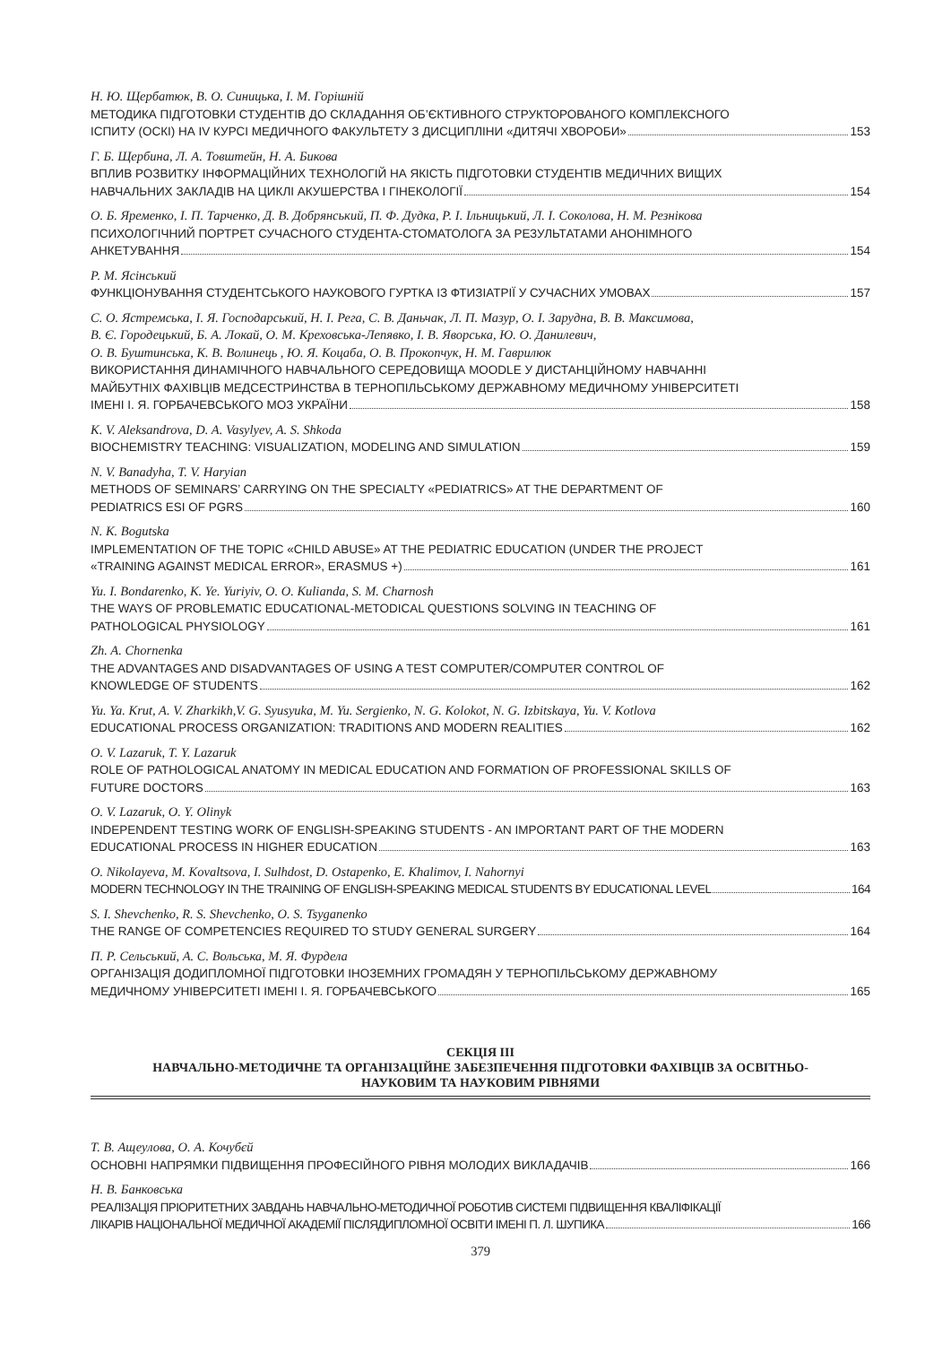Н. Ю. Щербатюк, В. О. Синицька, І. М. Горішній
МЕТОДИКА ПІДГОТОВКИ СТУДЕНТІВ ДО СКЛАДАННЯ ОБ’ЄКТИВНОГО СТРУКТОРОВАНОГО КОМПЛЕКСНОГО
ІСПИТУ (ОСКІ) НА IV КУРСІ МЕДИЧНОГО ФАКУЛЬТЕТУ З ДИСЦИПЛІНИ «ДИТЯЧІ ХВОРОБИ» 153
Г. Б. Щербина, Л. А. Товштейн, Н. А. Бикова
ВПЛИВ РОЗВИТКУ ІНФОРМАЦІЙНИХ ТЕХНОЛОГІЙ НА ЯКІСТЬ ПІДГОТОВКИ СТУДЕНТІВ МЕДИЧНИХ ВИЩИХ
НАВЧАЛЬНИХ ЗАКЛАДІВ НА ЦИКЛІ АКУШЕРСТВА І ГІНЕКОЛОГІЇ 154
О. Б. Яременко, І. П. Тарченко, Д. В. Добрянський, П. Ф. Дудка, Р. І. Ільницький, Л. І. Соколова, Н. М. Резнікова
ПСИХОЛОГІЧНИЙ ПОРТРЕТ СУЧАСНОГО СТУДЕНТА-СТОМАТОЛОГА ЗА РЕЗУЛЬТАТАМИ АНОНІМНОГО
АНКЕТУВАННЯ 154
Р. М. Ясінський
ФУНКЦІОНУВАННЯ СТУДЕНТСЬКОГО НАУКОВОГО ГУРТКА ІЗ ФТИЗІАТРІЇ У СУЧАСНИХ УМОВАХ 157
С. О. Ястремська, І. Я. Господарський, Н. І. Рега, С. В. Даньчак, Л. П. Мазур, О. І. Зарудна, В. В. Максимова,
В. Є. Городецький, Б. А. Локай, О. М. Креховська-Лепявко, І. В. Яворська, Ю. О. Данилевич,
О. В. Буштинська, К. В. Волинець , Ю. Я. Коцаба, О. В. Прокопчук, Н. М. Гаврилюк
ВИКОРИСТАННЯ ДИНАМІЧНОГО НАВЧАЛЬНОГО СЕРЕДОВИЩА MOODLE У ДИСТАНЦІЙНОМУ НАВЧАННІ
МАЙБУТНІХ ФАХІВЦІВ МЕДСЕСТРИНСТВА В ТЕРНОПІЛЬСЬКОМУ ДЕРЖАВНОМУ МЕДИЧНОМУ УНІВЕРСИТЕТІ
ІМЕНІ І. Я. ГОРБАЧЕВСЬКОГО МОЗ УКРАЇНИ 158
K. V. Aleksandrova, D. A. Vasylyev, A. S. Shkoda
BIOCHEMISTRY TEACHING: VISUALIZATION, MODELING AND SIMULATION 159
N. V. Banadyha, T. V. Haryian
METHODS OF SEMINARS’ CARRYING ON THE SPECIALTY «PEDIATRICS» AT THE DEPARTMENT OF
PEDIATRICS ESI OF PGRS 160
N. K. Bogutska
IMPLEMENTATION OF THE TOPIC «CHILD ABUSE» AT THE PEDIATRIC EDUCATION (UNDER THE PROJECT
«TRAINING AGAINST MEDICAL ERROR», ERASMUS +) 161
Yu. I. Bondarenko, K. Ye. Yuriyiv, O. O. Kulianda, S. M. Charnosh
THE WAYS OF PROBLEMATIC EDUCATIONAL-METODICAL QUESTIONS SOLVING IN TEACHING OF
PATHOLOGICAL PHYSIOLOGY 161
Zh. A. Chornenka
THE ADVANTAGES AND DISADVANTAGES OF USING A TEST COMPUTER/COMPUTER CONTROL OF
KNOWLEDGE OF STUDENTS 162
Yu. Ya. Krut, A. V. Zharkikh,V. G. Syusyuka, M. Yu. Sergienko, N. G. Kolokot, N. G. Izbitskaya, Yu. V. Kotlova
EDUCATIONAL PROCESS ORGANIZATION: TRADITIONS AND MODERN REALITIES 162
O. V. Lazaruk, T. Y. Lazaruk
ROLE OF PATHOLOGICAL ANATOMY IN MEDICAL EDUCATION AND FORMATION OF PROFESSIONAL SKILLS OF
FUTURE DOCTORS 163
O. V. Lazaruk, O. Y. Olinyk
INDEPENDENT TESTING WORK OF ENGLISH-SPEAKING STUDENTS - AN IMPORTANT PART OF THE MODERN
EDUCATIONAL PROCESS IN HIGHER EDUCATION 163
O. Nikolayeva, M. Kovaltsova, I. Sulhdost, D. Ostapenko, E. Khalimov, I. Nahornyi
MODERN TECHNOLOGY IN THE TRAINING OF ENGLISH-SPEAKING MEDICAL STUDENTS BY EDUCATIONAL LEVEL 164
S. I. Shevchenko, R. S. Shevchenko, O. S. Tsyganenko
THE RANGE OF COMPETENCIES REQUIRED TO STUDY GENERAL SURGERY 164
П. Р. Сельський, А. С. Вольська, М. Я. Фурдела
ОРГАНІЗАЦІЯ ДОДИПЛОМНОЇ ПІДГОТОВКИ ІНОЗЕМНИХ ГРОМАДЯН У ТЕРНОПІЛЬСЬКОМУ ДЕРЖАВНОМУ
МЕДИЧНОМУ УНІВЕРСИТЕТІ ІМЕНІ І. Я. ГОРБАЧЕВСЬКОГО 165
СЕКЦІЯ ІІІ
НАВЧАЛЬНО-МЕТОДИЧНЕ ТА ОРГАНІЗАЦІЙНЕ ЗАБЕЗПЕЧЕННЯ ПІДГОТОВКИ ФАХІВЦІВ ЗА ОСВІТНЬО-
НАУКОВИМ ТА НАУКОВИМ РІВНЯМИ
Т. В. Ащеулова, О. А. Кочубєй
ОСНОВНІ НАПРЯМКИ ПІДВИЩЕННЯ ПРОФЕСІЙНОГО РІВНЯ МОЛОДИХ ВИКЛАДАЧІВ 166
Н. В. Банковська
РЕАЛІЗАЦІЯ ПРІОРИТЕТНИХ ЗАВДАНЬ НАВЧАЛЬНО-МЕТОДИЧНОЇ РОБОТИВ СИСТЕМІ ПІДВИЩЕННЯ КВАЛІФІКАЦІЇ
ЛІКАРІВ НАЦІОНАЛЬНОЇ МЕДИЧНОЇ АКАДЕМІЇ ПІСЛЯДИПЛОМНОЇ ОСВІТИ ІМЕНІ П. Л. ШУПИКА 166
379